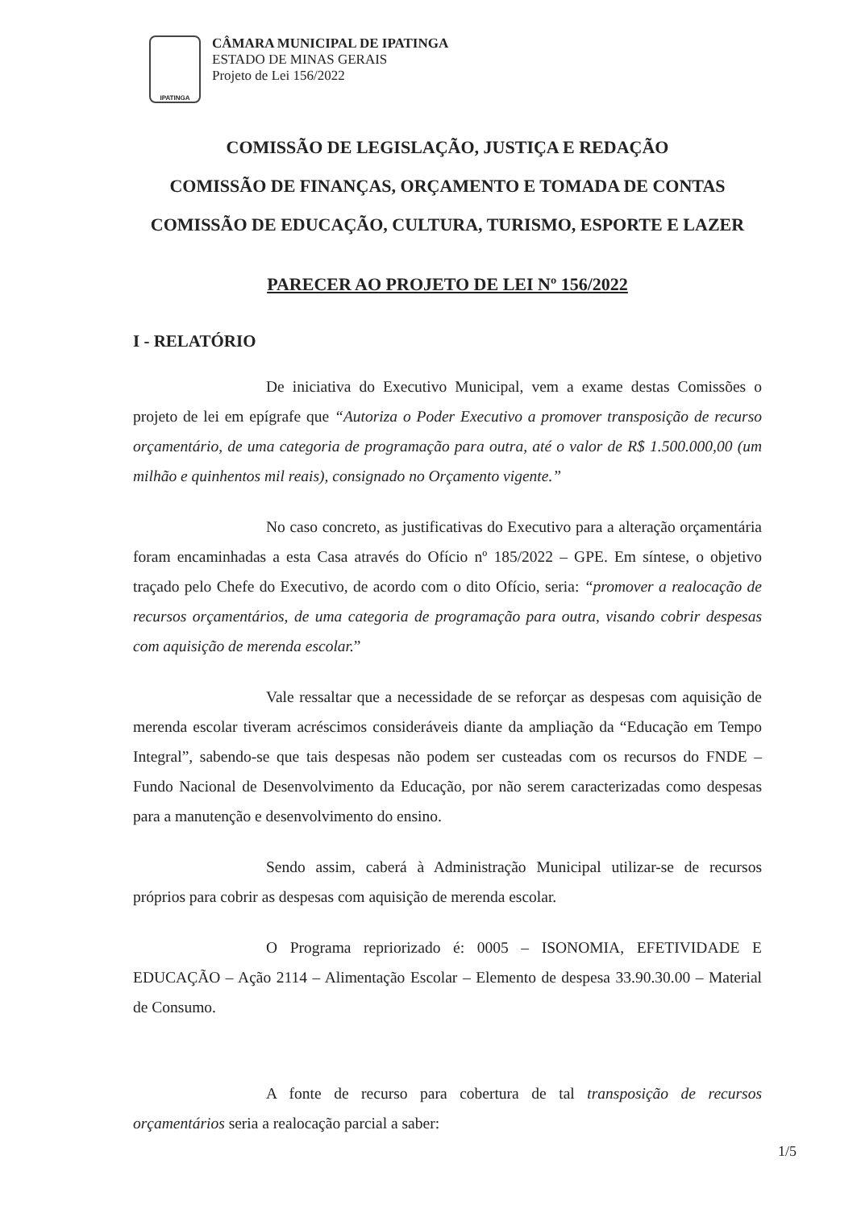IPATINGA
CÂMARA MUNICIPAL DE IPATINGA
ESTADO DE MINAS GERAIS
Projeto de Lei 156/2022
COMISSÃO DE LEGISLAÇÃO, JUSTIÇA E REDAÇÃO
COMISSÃO DE FINANÇAS, ORÇAMENTO E TOMADA DE CONTAS
COMISSÃO DE EDUCAÇÃO, CULTURA, TURISMO, ESPORTE E LAZER
PARECER AO PROJETO DE LEI Nº 156/2022
I - RELATÓRIO
De iniciativa do Executivo Municipal, vem a exame destas Comissões o projeto de lei em epígrafe que “Autoriza o Poder Executivo a promover transposição de recurso orçamentário, de uma categoria de programação para outra, até o valor de R$ 1.500.000,00 (um milhão e quinhentos mil reais), consignado no Orçamento vigente.”
No caso concreto, as justificativas do Executivo para a alteração orçamentária foram encaminhadas a esta Casa através do Ofício nº 185/2022 – GPE. Em síntese, o objetivo traçado pelo Chefe do Executivo, de acordo com o dito Ofício, seria: “promover a realocação de recursos orçamentários, de uma categoria de programação para outra, visando cobrir despesas com aquisição de merenda escolar.”
Vale ressaltar que a necessidade de se reforçar as despesas com aquisição de merenda escolar tiveram acréscimos consideráveis diante da ampliação da “Educação em Tempo Integral”, sabendo-se que tais despesas não podem ser custeadas com os recursos do FNDE – Fundo Nacional de Desenvolvimento da Educação, por não serem caracterizadas como despesas para a manutenção e desenvolvimento do ensino.
Sendo assim, caberá à Administração Municipal utilizar-se de recursos próprios para cobrir as despesas com aquisição de merenda escolar.
O Programa repriorizado é: 0005 – ISONOMIA, EFETIVIDADE E EDUCAÇÃO – Ação 2114 – Alimentação Escolar – Elemento de despesa 33.90.30.00 – Material de Consumo.
A fonte de recurso para cobertura de tal transposição de recursos orçamentários seria a realocação parcial a saber:
1/5